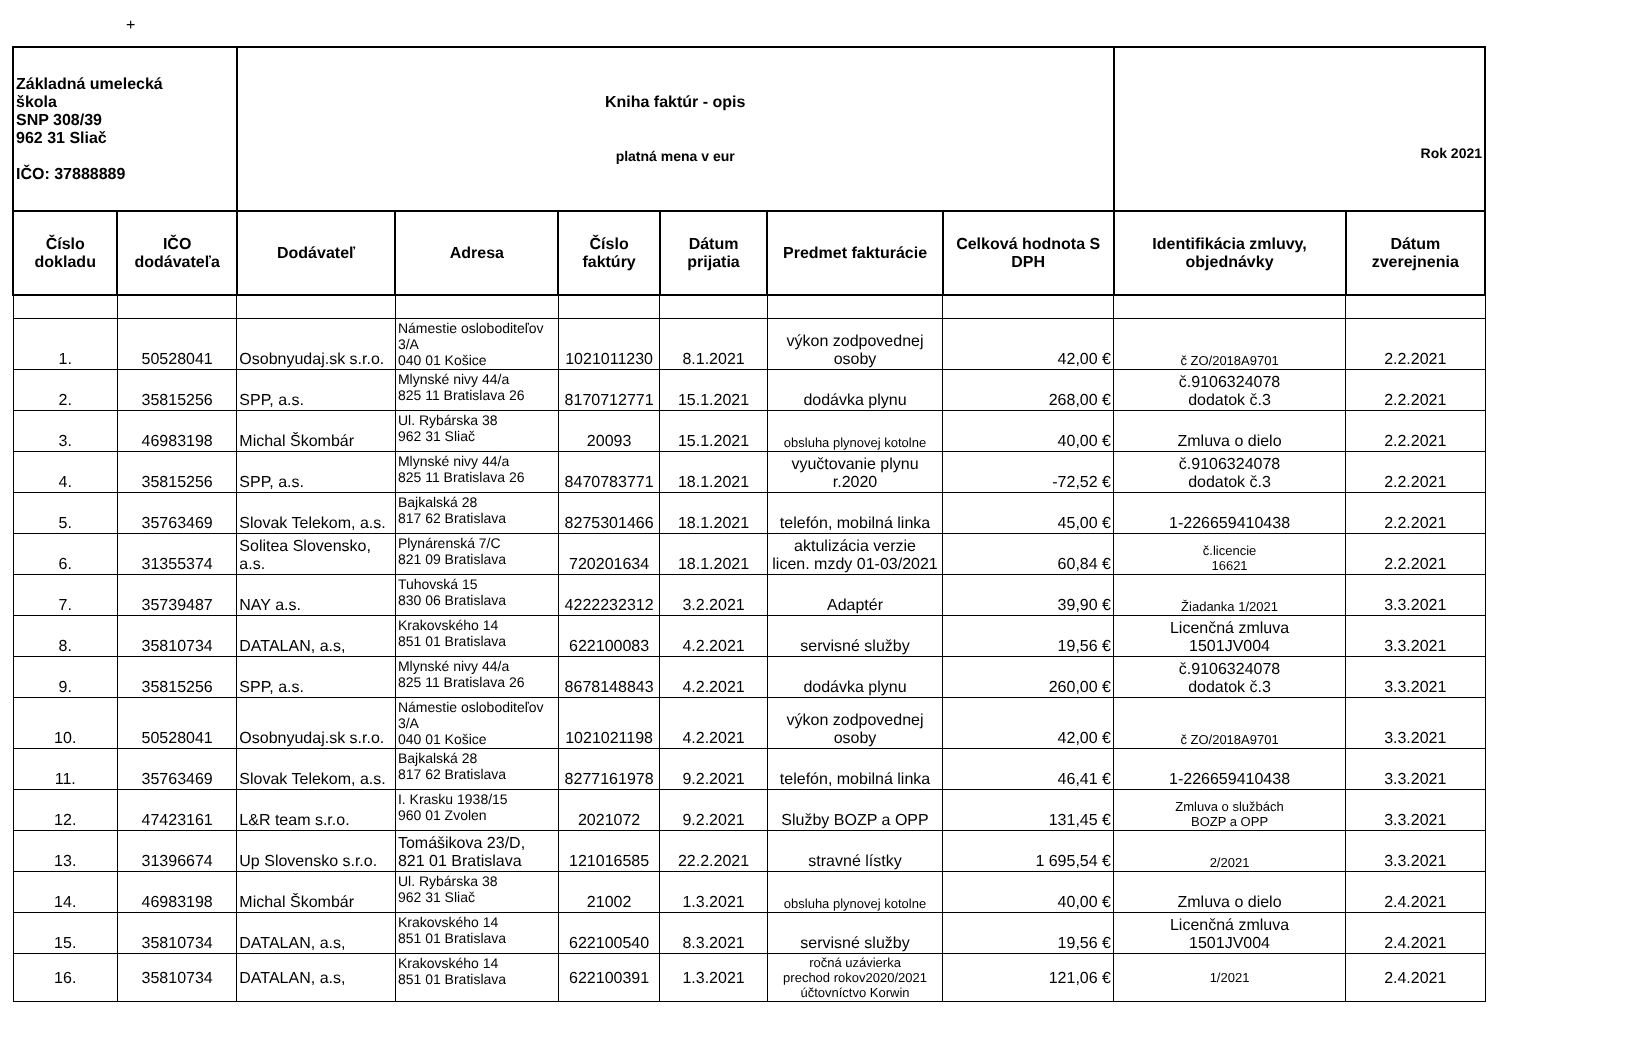+
| Základná umelecká škola SNP 308/39 962 31 Sliač IČO: 37888889 | | Kniha faktúr - opis platná mena v eur | | | | | | Rok 2021 | |
| Číslo dokladu | IČO dodávateľa | Dodávateľ | Adresa | Číslo faktúry | Dátum prijatia | Predmet fakturácie | Celková hodnota S DPH | Identifikácia zmluvy, objednávky | Dátum zverejnenia |
| 1. | 50528041 | Osobnyudaj.sk s.r.o. | Námestie osloboditeľov 3/A 040 01 Košice | 1021011230 | 8.1.2021 | výkon zodpovednej osoby | 42,00 € | č ZO/2018A9701 | 2.2.2021 |
| 2. | 35815256 | SPP, a.s. | Mlynské nivy 44/a 825 11 Bratislava 26 | 8170712771 | 15.1.2021 | dodávka plynu | 268,00 € | č.9106324078 dodatok č.3 | 2.2.2021 |
| 3. | 46983198 | Michal Škombár | Ul. Rybárska 38 962 31 Sliač | 20093 | 15.1.2021 | obsluha plynovej kotolne | 40,00 € | Zmluva o dielo | 2.2.2021 |
| 4. | 35815256 | SPP, a.s. | Mlynské nivy 44/a 825 11 Bratislava 26 | 8470783771 | 18.1.2021 | vyučtovanie plynu r.2020 | -72,52 € | č.9106324078 dodatok č.3 | 2.2.2021 |
| 5. | 35763469 | Slovak Telekom, a.s. | Bajkalská 28 817 62 Bratislava | 8275301466 | 18.1.2021 | telefón, mobilná linka | 45,00 € | 1-226659410438 | 2.2.2021 |
| 6. | 31355374 | Solitea Slovensko, a.s. | Plynárenská 7/C 821 09 Bratislava | 720201634 | 18.1.2021 | aktulizácia verzie licen. mzdy 01-03/2021 | 60,84 € | č.licencie 16621 | 2.2.2021 |
| 7. | 35739487 | NAY a.s. | Tuhovská 15 830 06 Bratislava | 4222232312 | 3.2.2021 | Adaptér | 39,90 € | Žiadanka 1/2021 | 3.3.2021 |
| 8. | 35810734 | DATALAN, a.s, | Krakovského 14 851 01 Bratislava | 622100083 | 4.2.2021 | servisné služby | 19,56 € | Licenčná zmluva 1501JV004 | 3.3.2021 |
| 9. | 35815256 | SPP, a.s. | Mlynské nivy 44/a 825 11 Bratislava 26 | 8678148843 | 4.2.2021 | dodávka plynu | 260,00 € | č.9106324078 dodatok č.3 | 3.3.2021 |
| 10. | 50528041 | Osobnyudaj.sk s.r.o. | Námestie osloboditeľov 3/A 040 01 Košice | 1021021198 | 4.2.2021 | výkon zodpovednej osoby | 42,00 € | č ZO/2018A9701 | 3.3.2021 |
| 11. | 35763469 | Slovak Telekom, a.s. | Bajkalská 28 817 62 Bratislava | 8277161978 | 9.2.2021 | telefón, mobilná linka | 46,41 € | 1-226659410438 | 3.3.2021 |
| 12. | 47423161 | L&R team s.r.o. | I. Krasku 1938/15 960 01 Zvolen | 2021072 | 9.2.2021 | Služby BOZP a OPP | 131,45 € | Zmluva o službách BOZP a OPP | 3.3.2021 |
| 13. | 31396674 | Up Slovensko s.r.o. | Tomášikova 23/D, 821 01 Bratislava | 121016585 | 22.2.2021 | stravné lístky | 1 695,54 € | 2/2021 | 3.3.2021 |
| 14. | 46983198 | Michal Škombár | Ul. Rybárska 38 962 31 Sliač | 21002 | 1.3.2021 | obsluha plynovej kotolne | 40,00 € | Zmluva o dielo | 2.4.2021 |
| 15. | 35810734 | DATALAN, a.s, | Krakovského 14 851 01 Bratislava | 622100540 | 8.3.2021 | servisné služby | 19,56 € | Licenčná zmluva 1501JV004 | 2.4.2021 |
| 16. | 35810734 | DATALAN, a.s, | Krakovského 14 851 01 Bratislava | 622100391 | 1.3.2021 | ročná uzávierka prechod rokov2020/2021 účtovníctvo Korwin | 121,06 € | 1/2021 | 2.4.2021 |